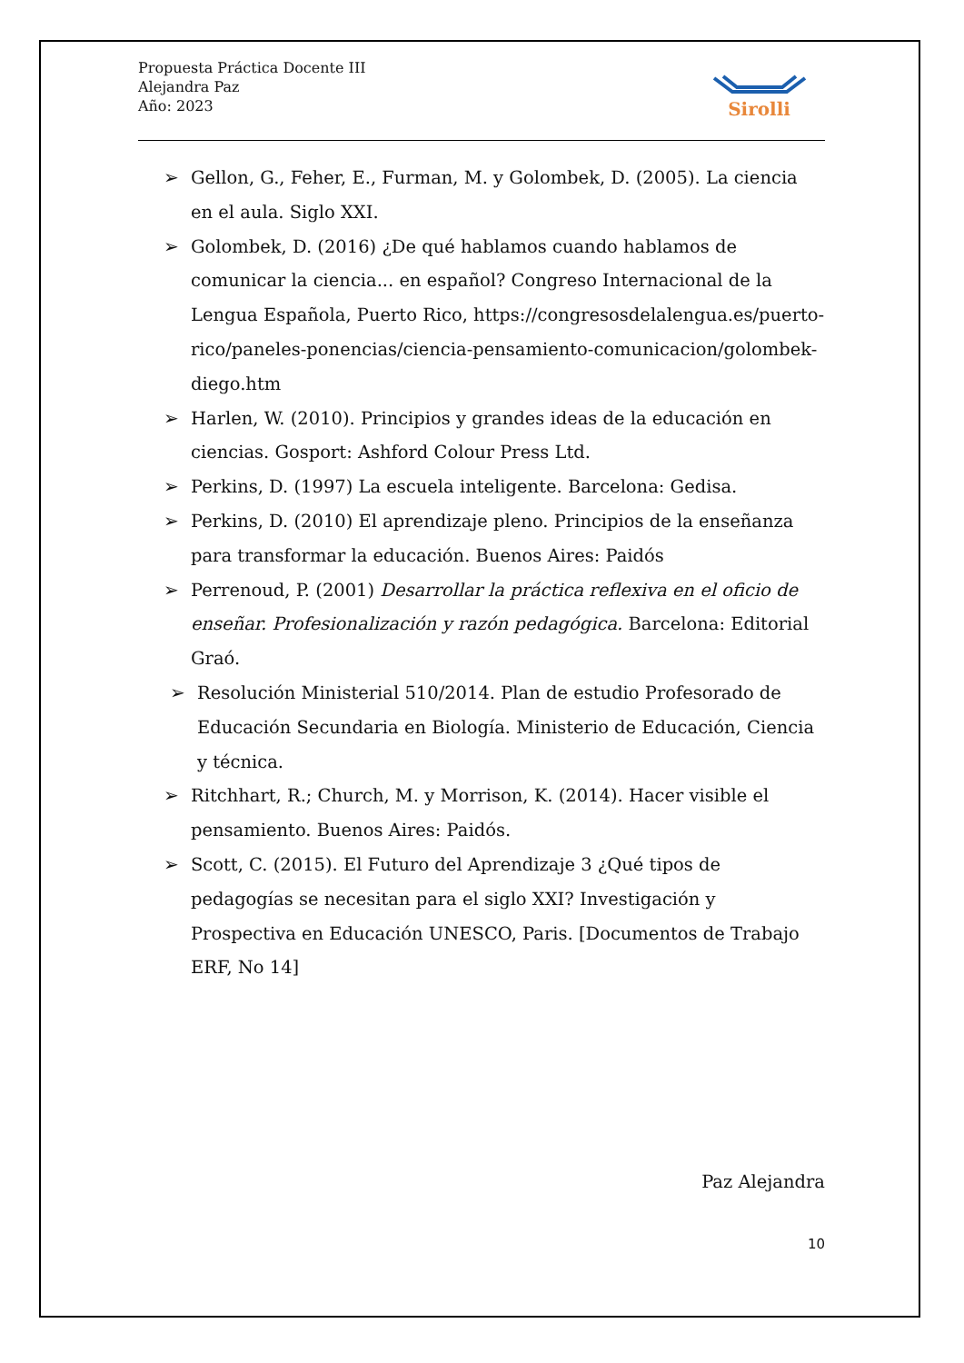Propuesta Práctica Docente III
Alejandra Paz
Año: 2023
Sirolli
➢ Gellon, G., Feher, E., Furman, M. y Golombek, D. (2005). La ciencia en el aula. Siglo XXI.
➢ Golombek, D. (2016) ¿De qué hablamos cuando hablamos de comunicar la ciencia... en español? Congreso Internacional de la Lengua Española, Puerto Rico, https://congresosdelalengua.es/puerto-rico/paneles-ponencias/ciencia-pensamiento-comunicacion/golombek-diego.htm
➢ Harlen, W. (2010). Principios y grandes ideas de la educación en ciencias. Gosport: Ashford Colour Press Ltd.
➢ Perkins, D. (1997) La escuela inteligente. Barcelona: Gedisa.
➢ Perkins, D. (2010) El aprendizaje pleno. Principios de la enseñanza para transformar la educación. Buenos Aires: Paidós
➢ Perrenoud, P. (2001) Desarrollar la práctica reflexiva en el oficio de enseñar. Profesionalización y razón pedagógica. Barcelona: Editorial Graó.
➢ Resolución Ministerial 510/2014. Plan de estudio Profesorado de Educación Secundaria en Biología. Ministerio de Educación, Ciencia y técnica.
➢ Ritchhart, R.; Church, M. y Morrison, K. (2014). Hacer visible el pensamiento. Buenos Aires: Paidós.
➢ Scott, C. (2015). El Futuro del Aprendizaje 3 ¿Qué tipos de pedagogías se necesitan para el siglo XXI? Investigación y Prospectiva en Educación UNESCO, Paris. [Documentos de Trabajo ERF, No 14]
Paz Alejandra
10